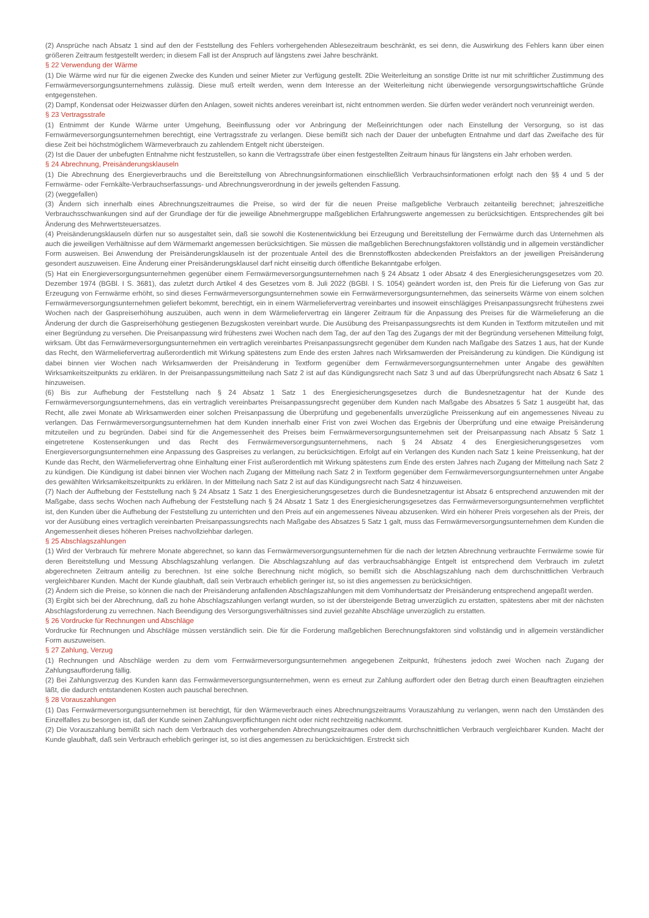(2) Ansprüche nach Absatz 1 sind auf den der Feststellung des Fehlers vorhergehenden Ablesezeitraum beschränkt, es sei denn, die Auswirkung des Fehlers kann über einen größeren Zeitraum festgestellt werden; in diesem Fall ist der Anspruch auf längstens zwei Jahre beschränkt.
§ 22 Verwendung der Wärme
(1) Die Wärme wird nur für die eigenen Zwecke des Kunden und seiner Mieter zur Verfügung gestellt. 2Die Weiterleitung an sonstige Dritte ist nur mit schriftlicher Zustimmung des Fernwärmeversorgungsunternehmens zulässig. Diese muß erteilt werden, wenn dem Interesse an der Weiterleitung nicht überwiegende versorgungswirtschaftliche Gründe entgegenstehen.
(2) Dampf, Kondensat oder Heizwasser dürfen den Anlagen, soweit nichts anderes vereinbart ist, nicht entnommen werden. Sie dürfen weder verändert noch verunreinigt werden.
§ 23 Vertragsstrafe
(1) Entnimmt der Kunde Wärme unter Umgehung, Beeinflussung oder vor Anbringung der Meßeinrichtungen oder nach Einstellung der Versorgung, so ist das Fernwärmeversorgungsunternehmen berechtigt, eine Vertragsstrafe zu verlangen. Diese bemißt sich nach der Dauer der unbefugten Entnahme und darf das Zweifache des für diese Zeit bei höchstmöglichem Wärmeverbrauch zu zahlendem Entgelt nicht übersteigen.
(2) Ist die Dauer der unbefugten Entnahme nicht festzustellen, so kann die Vertragsstrafe über einen festgestellten Zeitraum hinaus für längstens ein Jahr erhoben werden.
§ 24 Abrechnung, Preisänderungsklauseln
(1) Die Abrechnung des Energieverbrauchs und die Bereitstellung von Abrechnungsinformationen einschließlich Verbrauchsinformationen erfolgt nach den §§ 4 und 5 der Fernwärme- oder Fernkälte-Verbrauchserfassungs- und Abrechnungsverordnung in der jeweils geltenden Fassung.
(2) (weggefallen)
(3) Ändern sich innerhalb eines Abrechnungszeitraumes die Preise, so wird der für die neuen Preise maßgebliche Verbrauch zeitanteilig berechnet; jahreszeitliche Verbrauchsschwankungen sind auf der Grundlage der für die jeweilige Abnehmergruppe maßgeblichen Erfahrungswerte angemessen zu berücksichtigen. Entsprechendes gilt bei Änderung des Mehrwertsteuersatzes.
(4) Preisänderungsklauseln dürfen nur so ausgestaltet sein, daß sie sowohl die Kostenentwicklung bei Erzeugung und Bereitstellung der Fernwärme durch das Unternehmen als auch die jeweiligen Verhältnisse auf dem Wärmemarkt angemessen berücksichtigen. Sie müssen die maßgeblichen Berechnungsfaktoren vollständig und in allgemein verständlicher Form ausweisen. Bei Anwendung der Preisänderungsklauseln ist der prozentuale Anteil des die Brennstoffkosten abdeckenden Preisfaktors an der jeweiligen Preisänderung gesondert auszuweisen. Eine Änderung einer Preisänderungsklausel darf nicht einseitig durch öffentliche Bekanntgabe erfolgen.
(5) Hat ein Energieversorgungsunternehmen gegenüber einem Fernwärmeversorgungsunternehmen nach § 24 Absatz 1 oder Absatz 4 des Energiesicherungsgesetzes vom 20. Dezember 1974 (BGBl. I S. 3681), das zuletzt durch Artikel 4 des Gesetzes vom 8. Juli 2022 (BGBl. I S. 1054) geändert worden ist, den Preis für die Lieferung von Gas zur Erzeugung von Fernwärme erhöht, so sind dieses Fernwärmeversorgungsunternehmen sowie ein Fernwärmeversorgungsunternehmen, das seinerseits Wärme von einem solchen Fernwärmeversorgungsunternehmen geliefert bekommt, berechtigt, ein in einem Wärmeliefervertrag vereinbartes und insoweit einschlägiges Preisanpassungsrecht frühestens zwei Wochen nach der Gaspreiserhöhung auszuüben, auch wenn in dem Wärmeliefervertrag ein längerer Zeitraum für die Anpassung des Preises für die Wärmelieferung an die Änderung der durch die Gaspreiserhöhung gestiegenen Bezugskosten vereinbart wurde. Die Ausübung des Preisanpassungsrechts ist dem Kunden in Textform mitzuteilen und mit einer Begründung zu versehen. Die Preisanpassung wird frühestens zwei Wochen nach dem Tag, der auf den Tag des Zugangs der mit der Begründung versehenen Mitteilung folgt, wirksam. Übt das Fernwärmeversorgungsunternehmen ein vertraglich vereinbartes Preisanpassungsrecht gegenüber dem Kunden nach Maßgabe des Satzes 1 aus, hat der Kunde das Recht, den Wärmeliefervertrag außerordentlich mit Wirkung spätestens zum Ende des ersten Jahres nach Wirksamwerden der Preisänderung zu kündigen. Die Kündigung ist dabei binnen vier Wochen nach Wirksamwerden der Preisänderung in Textform gegenüber dem Fernwärmeversorgungsunternehmen unter Angabe des gewählten Wirksamkeitszeitpunkts zu erklären. In der Preisanpassungsmitteilung nach Satz 2 ist auf das Kündigungsrecht nach Satz 3 und auf das Überprüfungsrecht nach Absatz 6 Satz 1 hinzuweisen.
(6) Bis zur Aufhebung der Feststellung nach § 24 Absatz 1 Satz 1 des Energiesicherungsgesetzes durch die Bundesnetzagentur hat der Kunde des Fernwärmeversorgungsunternehmens, das ein vertraglich vereinbartes Preisanpassungsrecht gegenüber dem Kunden nach Maßgabe des Absatzes 5 Satz 1 ausgeübt hat, das Recht, alle zwei Monate ab Wirksamwerden einer solchen Preisanpassung die Überprüfung und gegebenenfalls unverzügliche Preissenkung auf ein angemessenes Niveau zu verlangen. Das Fernwärmeversorgungsunternehmen hat dem Kunden innerhalb einer Frist von zwei Wochen das Ergebnis der Überprüfung und eine etwaige Preisänderung mitzuteilen und zu begründen. Dabei sind für die Angemessenheit des Preises beim Fernwärmeversorgungsunternehmen seit der Preisanpassung nach Absatz 5 Satz 1 eingetretene Kostensenkungen und das Recht des Fernwärmeversorgungsunternehmens, nach § 24 Absatz 4 des Energiesicherungsgesetzes vom Energieversorgungsunternehmen eine Anpassung des Gaspreises zu verlangen, zu berücksichtigen. Erfolgt auf ein Verlangen des Kunden nach Satz 1 keine Preissenkung, hat der Kunde das Recht, den Wärmeliefervertrag ohne Einhaltung einer Frist außerordentlich mit Wirkung spätestens zum Ende des ersten Jahres nach Zugang der Mitteilung nach Satz 2 zu kündigen. Die Kündigung ist dabei binnen vier Wochen nach Zugang der Mitteilung nach Satz 2 in Textform gegenüber dem Fernwärmeversorgungsunternehmen unter Angabe des gewählten Wirksamkeitszeitpunkts zu erklären. In der Mitteilung nach Satz 2 ist auf das Kündigungsrecht nach Satz 4 hinzuweisen.
(7) Nach der Aufhebung der Feststellung nach § 24 Absatz 1 Satz 1 des Energiesicherungsgesetzes durch die Bundesnetzagentur ist Absatz 6 entsprechend anzuwenden mit der Maßgabe, dass sechs Wochen nach Aufhebung der Feststellung nach § 24 Absatz 1 Satz 1 des Energiesicherungsgesetzes das Fernwärmeversorgungsunternehmen verpflichtet ist, den Kunden über die Aufhebung der Feststellung zu unterrichten und den Preis auf ein angemessenes Niveau abzusenken. Wird ein höherer Preis vorgesehen als der Preis, der vor der Ausübung eines vertraglich vereinbarten Preisanpassungsrechts nach Maßgabe des Absatzes 5 Satz 1 galt, muss das Fernwärmeversorgungsunternehmen dem Kunden die Angemessenheit dieses höheren Preises nachvollziehbar darlegen.
§ 25 Abschlagszahlungen
(1) Wird der Verbrauch für mehrere Monate abgerechnet, so kann das Fernwärmeversorgungsunternehmen für die nach der letzten Abrechnung verbrauchte Fernwärme sowie für deren Bereitstellung und Messung Abschlagszahlung verlangen. Die Abschlagszahlung auf das verbrauchsabhängige Entgelt ist entsprechend dem Verbrauch im zuletzt abgerechneten Zeitraum anteilig zu berechnen. Ist eine solche Berechnung nicht möglich, so bemißt sich die Abschlagszahlung nach dem durchschnittlichen Verbrauch vergleichbarer Kunden. Macht der Kunde glaubhaft, daß sein Verbrauch erheblich geringer ist, so ist dies angemessen zu berücksichtigen.
(2) Ändern sich die Preise, so können die nach der Preisänderung anfallenden Abschlagszahlungen mit dem Vomhundertsatz der Preisänderung entsprechend angepaßt werden.
(3) Ergibt sich bei der Abrechnung, daß zu hohe Abschlagszahlungen verlangt wurden, so ist der übersteigende Betrag unverzüglich zu erstatten, spätestens aber mit der nächsten Abschlagsforderung zu verrechnen. Nach Beendigung des Versorgungsverhältnisses sind zuviel gezahlte Abschläge unverzüglich zu erstatten.
§ 26 Vordrucke für Rechnungen und Abschläge
Vordrucke für Rechnungen und Abschläge müssen verständlich sein. Die für die Forderung maßgeblichen Berechnungsfaktoren sind vollständig und in allgemein verständlicher Form auszuweisen.
§ 27 Zahlung, Verzug
(1) Rechnungen und Abschläge werden zu dem vom Fernwärmeversorgungsunternehmen angegebenen Zeitpunkt, frühestens jedoch zwei Wochen nach Zugang der Zahlungsaufforderung fällig.
(2) Bei Zahlungsverzug des Kunden kann das Fernwärmeversorgungsunternehmen, wenn es erneut zur Zahlung auffordert oder den Betrag durch einen Beauftragten einziehen läßt, die dadurch entstandenen Kosten auch pauschal berechnen.
§ 28 Vorauszahlungen
(1) Das Fernwärmeversorgungsunternehmen ist berechtigt, für den Wärmeverbrauch eines Abrechnungszeitraums Vorauszahlung zu verlangen, wenn nach den Umständen des Einzelfalles zu besorgen ist, daß der Kunde seinen Zahlungsverpflichtungen nicht oder nicht rechtzeitig nachkommt.
(2) Die Vorauszahlung bemißt sich nach dem Verbrauch des vorhergehenden Abrechnungszeitraumes oder dem durchschnittlichen Verbrauch vergleichbarer Kunden. Macht der Kunde glaubhaft, daß sein Verbrauch erheblich geringer ist, so ist dies angemessen zu berücksichtigen. Erstreckt sich